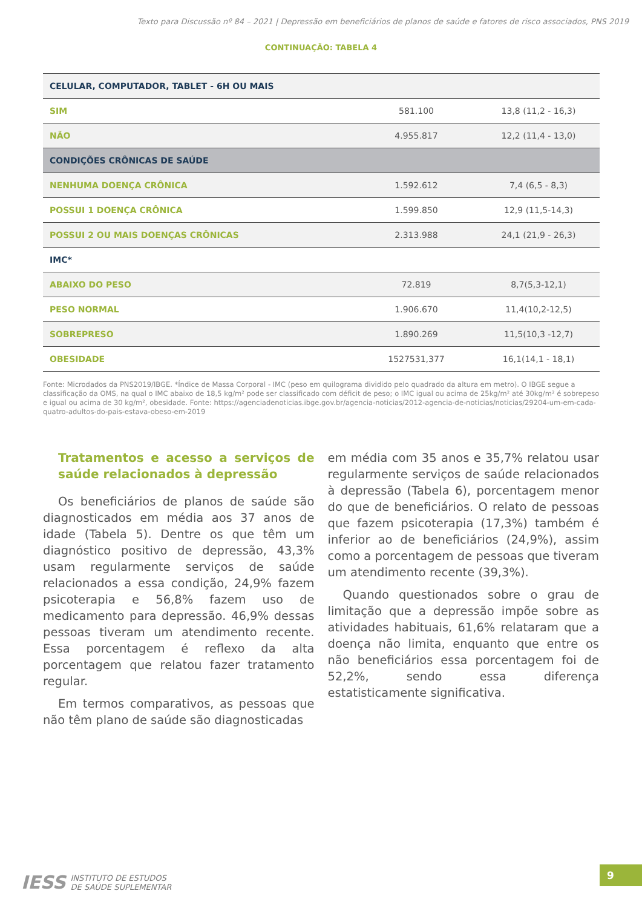Texto para Discussão nº 84 – 2021 | Depressão em beneficiários de planos de saúde e fatores de risco associados, PNS 2019
CONTINUAÇÃO: TABELA 4
| CELULAR, COMPUTADOR, TABLET - 6H OU MAIS | | |
| SIM | 581.100 | 13,8 (11,2 - 16,3) |
| NÃO | 4.955.817 | 12,2 (11,4 - 13,0) |
| CONDIÇÕES CRÔNICAS DE SAÚDE | | |
| NENHUMA DOENÇA CRÔNICA | 1.592.612 | 7,4 (6,5 - 8,3) |
| POSSUI 1 DOENÇA CRÔNICA | 1.599.850 | 12,9 (11,5-14,3) |
| POSSUI 2 OU MAIS DOENÇAS CRÔNICAS | 2.313.988 | 24,1 (21,9 - 26,3) |
| IMC* | | |
| ABAIXO DO PESO | 72.819 | 8,7(5,3-12,1) |
| PESO NORMAL | 1.906.670 | 11,4(10,2-12,5) |
| SOBREPRESO | 1.890.269 | 11,5(10,3 -12,7) |
| OBESIDADE | 1527531,377 | 16,1(14,1 - 18,1) |
Fonte: Microdados da PNS2019/IBGE. *Índice de Massa Corporal - IMC (peso em quilograma dividido pelo quadrado da altura em metro). O IBGE segue a classificação da OMS, na qual o IMC abaixo de 18,5 kg/m² pode ser classificado com déficit de peso; o IMC igual ou acima de 25kg/m² até 30kg/m² é sobrepeso e igual ou acima de 30 kg/m², obesidade. Fonte: https://agenciadenoticias.ibge.gov.br/agencia-noticias/2012-agencia-de-noticias/noticias/29204-um-em-cada-quatro-adultos-do-pais-estava-obeso-em-2019
Tratamentos e acesso a serviços de saúde relacionados à depressão
Os beneficiários de planos de saúde são diagnosticados em média aos 37 anos de idade (Tabela 5). Dentre os que têm um diagnóstico positivo de depressão, 43,3% usam regularmente serviços de saúde relacionados a essa condição, 24,9% fazem psicoterapia e 56,8% fazem uso de medicamento para depressão. 46,9% dessas pessoas tiveram um atendimento recente. Essa porcentagem é reflexo da alta porcentagem que relatou fazer tratamento regular.
Em termos comparativos, as pessoas que não têm plano de saúde são diagnosticadas
em média com 35 anos e 35,7% relatou usar regularmente serviços de saúde relacionados à depressão (Tabela 6), porcentagem menor do que de beneficiários. O relato de pessoas que fazem psicoterapia (17,3%) também é inferior ao de beneficiários (24,9%), assim como a porcentagem de pessoas que tiveram um atendimento recente (39,3%).
Quando questionados sobre o grau de limitação que a depressão impõe sobre as atividades habituais, 61,6% relataram que a doença não limita, enquanto que entre os não beneficiários essa porcentagem foi de 52,2%, sendo essa diferença estatisticamente significativa.
IESS INSTITUTO DE ESTUDOS
DE SAÚDE SUPLEMENTAR
9